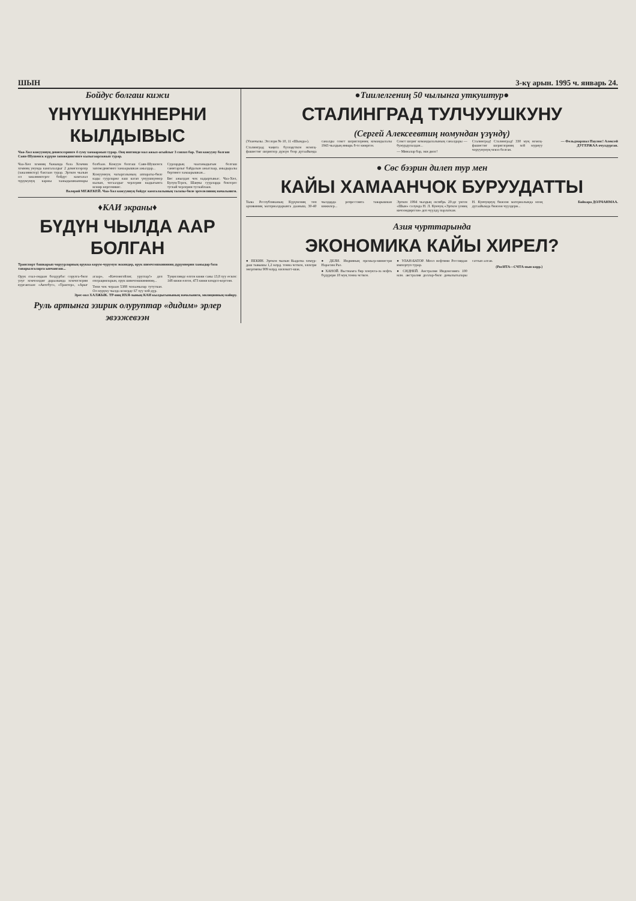ШЫН 3-кү арын. 1995 ч. январь 24.
Бойдус болгаш кижи
ҮНҮҮШКҮННЕРНИ КЫЛДЫВЫС
Чаа-Хөл кожууннуң девискээринге 4 суму хамааржып турар. Ооң иштинде мал ажыл-агыйлыг 3 совхоз бар. Төп кожууну болгаш Саян-Шушенск күрүне заповеднигинге кызыгаарлажып турар.
Чаа-Хөл хемниң бажында база Хемчик хемниң унунда камгалалдыг 2 девискээрлер (заказниктер) бактаан турар. Эрткен чылын ол заказниктерге бойдус камгалал чурумунуң каржы хажыдышкыннары болбаан. Кожуун болгаш Саян-Шушенск заповеднигинге хамаарышкан ажылдар...
Кожууннуң чагыргазының аппараты-биле кады суурларже каш катап үнүүшкүннер кылып, чогаалдыг черлерни кыдыгынга кежир көргенивис.
Сурлардың чааганыдыгын болгаш санитарлыг байдалын ажыглаар, амыдыралы бертинге хамаарышкан...
Бис ажылдап чок кадыртывыс. Чаа-Хөл, Булуң-Терек, Шаңчы суурларда боктерге тускай черлерни тускайлаан.
Валерий МЕЖЕКЕЙ. Чаа-Хөл кожууннуң бойдус камгалалының талазы-биле эргелелиниң начальниги.
♦КАИ экраны♦
БҮДҮН ЧЫЛДА ААР БОЛГАН
Транспорт башкарып чоруурларның орукка корум-чурумун эккиндер, орук шимчээшкининиң дүрүмнерин хажыдар база таварылгаларга ынчангаш...
Орук озал-ондаан болдурбас сорулга-биле улуг хемчээлдиг дараазында хемчеглерни кургавтаан: «Автобус», «Трактор», «Арыг агаар», «Кичээнгейлиг, уруглар!» деп операцияларын, орук шимчээшкининиң...
Тизи чок чораан 5388 чолаачылар тутуткан. Ол муруку чылда кежерде 67 хуу хой-дүр.
Түңнелинде өлген кижи саны 13,8 хуу өскен: 148 кижи өлген, 473 кижи кемдел-кертээн.
Эрес-оол ХАЛЖЫК. ТР-ниң ИХЯ-зының КАИ кылдыгынының начальниги, милицияның майору.
Руль артынга эзирик олуруптар «дидим» эрлер эвээжевээн
●Тиилелгениң 50 чылынга уткуштур●
СТАЛИНГРАД ТУЛЧУУШКУНУ
(Сергей Алексеевтиң номундан үзүндү)
(Уланчызы. Эгелери № 10, 11 «Шында»).
Сталинград чаңнга бүзээдеткен немец-фашистиг шериглер дүжүн бээр дугаайында саналды совет шериглерниң командылалы 1943 чылдың январь 8-те киирген.
Совет шериг командылалының саналдары — бужурдулалдан...
— Миналар бар, эки диле!
Сталинград! Сталинград! 330 муң немец-фашистиг шериглерниң хей мурнуу чоруунунуң чевээ болган.
— Фельдмаршал Паулюс! Алексей ДУГЕРЖАА очулдурган.
● Сөс бээрин дилеп тур мен
КАЙЫ ХАМААНЧОК БУРУУДАТТЫ
Тыва Республиканың Күрүнениң төп архивиниң материалдарынга дааныш, 30-40 чылдарда репрессияга таварышкан кижилер...
Эрткен 1994 чылдың октябрь 20-де үнген «Шын» солунда Н. Л. Кунчуң «Эрткен үениң кичээндиргези» деп чүүлдү парлаткан.
Н. Кунчуңнуң бижээн материалында мээң дугаайымда бижээн чүүлдери...
Байкара ДОЛЧАНМАА.
Азия чурттарында
ЭКОНОМИКА КАЙЫ ХИРЕЛ?
● ПЕКИН. Эрткен чылын Кыдатка хөмүр-даш тывышы 1,2 млрд. тонна четкен, электри энергиязы 909 млрд. киловатт-шак.
● ДЕЛИ. Индияның премьер-министри Нарасим Рао.
● ХАНОЙ. Вьетнамга бир хонуктa-ла нефть бүдүрери 18 муң тонна четкен.
● УЛАН-БАТОР. Моол нефтини Россиядан импортуп турар.
● СИДНЕЙ. Австралия Индонезияга 100 млн. австралия доллар-биле дачылыгылары саттып алган.
(РосИТА—СЧТА-нын корр.)